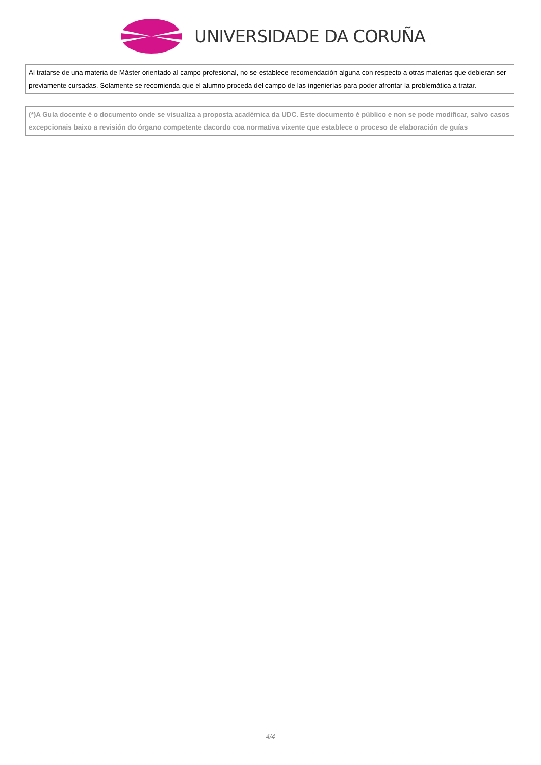UNIVERSIDADE DA CORUÑA
| Al tratarse de una materia de Máster orientado al campo profesional, no se establece recomendación alguna con respecto a otras materias que debieran ser previamente cursadas. Solamente se recomienda que el alumno proceda del campo de las ingenierías para poder afrontar la problemática a tratar. |
| (*)A Guía docente é o documento onde se visualiza a proposta académica da UDC. Este documento é público e non se pode modificar, salvo casos excepcionais baixo a revisión do órgano competente dacordo coa normativa vixente que establece o proceso de elaboración de guías |
4/4